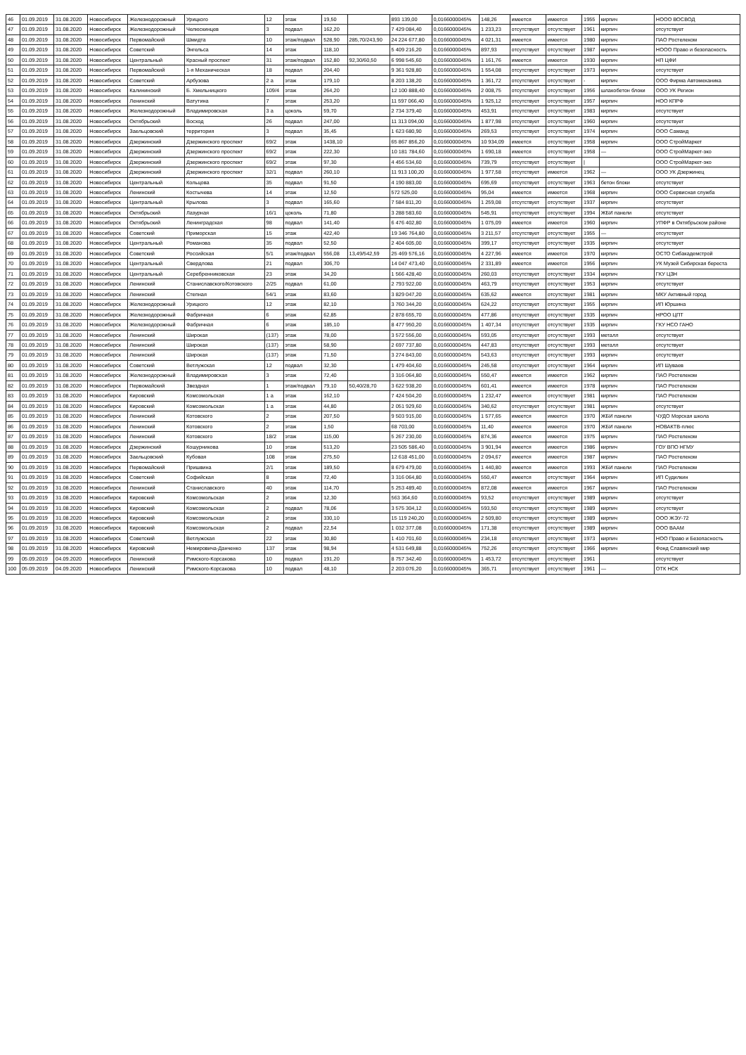| 46 | 01.09.2019 | 31.08.2020 | Новосибирск | Железнодорожный | Урицкого | 12 | этаж | 19,50 | | 893 139,00 | 0,0166000045% | 148,26 | имеется | имеется | 1955 | кирпич | НООО ВОСВОД |
| 47 | 01.09.2019 | 31.08.2020 | Новосибирск | Железнодорожный | Челюскинцев | 3 | подвал | 162,20 | | 7 429 084,40 | 0,0166000045% | 1 233,23 | отсутствует | отсутствует | 1961 | кирпич | отсутствует |
| 48 | 01.09.2019 | 31.08.2020 | Новосибирск | Первомайский | Шмидта | 10 | этаж/подвал | 528,90 | 285,70/243,90 | 24 224 677,80 | 0,0166000045% | 4 021,31 | имеется | имеется | 1980 | кирпич | ПАО Ростелеком |
| 49 | 01.09.2019 | 31.08.2020 | Новосибирск | Советский | Энгельса | 14 | этаж | 118,10 | | 5 409 216,20 | 0,0166000045% | 897,93 | отсутствует | отсутствует | 1987 | кирпич | НООО Право и безопасность |
| 50 | 01.09.2019 | 31.08.2020 | Новосибирск | Центральный | Красный проспект | 31 | этаж/подвал | 152,80 | 92,30/60,50 | 6 998 545,60 | 0,0166000045% | 1 161,76 | имеется | имеется | 1930 | кирпич | НП ЦФИ |
| 51 | 01.09.2019 | 31.08.2020 | Новосибирск | Первомайский | 1-я Механическая | 18 | подвал | 204,40 | | 9 361 928,80 | 0,0166000045% | 1 554,08 | отсутствует | отсутствует | 1973 | кирпич | отсутствует |
| 52 | 01.09.2019 | 31.08.2020 | Новосибирск | Советский | Арбузова | 2 а | этаж | 179,10 | | 8 203 138,20 | 0,0166000045% | 1 361,72 | отсутствует | отсутствует | - | кирпич | ООО Фирма Автомеханика |
| 53 | 01.09.2019 | 31.08.2020 | Новосибирск | Калининский | Б. Хмельницкого | 109/4 | этаж | 264,20 | | 12 100 888,40 | 0,0166000045% | 2 008,75 | отсутствует | отсутствует | 1956 | шлакобетон блоки | ООО УК Регион |
| 54 | 01.09.2019 | 31.08.2020 | Новосибирск | Ленинский | Ватутина | 7 | этаж | 253,20 | | 11 597 066,40 | 0,0166000045% | 1 925,12 | отсутствует | отсутствует | 1957 | кирпич | НОО КПРФ |
| 55 | 01.09.2019 | 31.08.2020 | Новосибирск | Железнодорожный | Владимировская | 3 а | цоколь | 59,70 | | 2 734 379,40 | 0,0166000045% | 453,91 | отсутствует | отсутствует | 1983 | кирпич | отсутствует |
| 56 | 01.09.2019 | 31.08.2020 | Новосибирск | Октябрьский | Восход | 26 | подвал | 247,00 | | 11 313 094,00 | 0,0166000045% | 1 877,98 | отсутствует | отсутствует | 1960 | кирпич | отсутствует |
| 57 | 01.09.2019 | 31.08.2020 | Новосибирск | Заельцовский | территория | 3 | подвал | 35,45 | | 1 623 680,90 | 0,0166000045% | 269,53 | отсутствует | отсутствует | 1974 | кирпич | ООО Саманд |
| 58 | 01.09.2019 | 31.08.2020 | Новосибирск | Дзержинский | Дзержинского проспект | 69/2 | этаж | 1438,10 | | 65 867 856,20 | 0,0166000045% | 10 934,09 | имеется | отсутствует | 1958 | кирпич | ООО СтройМаркет |
| 59 | 01.09.2019 | 31.08.2020 | Новосибирск | Дзержинский | Дзержинского проспект | 69/2 | этаж | 222,30 | | 10 181 784,60 | 0,0166000045% | 1 690,18 | имеется | отсутствует | 1958 | — | ООО СтройМаркет-эко |
| 60 | 01.09.2019 | 31.08.2020 | Новосибирск | Дзержинский | Дзержинского проспект | 69/2 | этаж | 97,30 | | 4 456 534,60 | 0,0166000045% | 739,79 | отсутствует | отсутствует | / | | ООО СтройМаркет-эко |
| 61 | 01.09.2019 | 31.08.2020 | Новосибирск | Дзержинский | Дзержинского проспект | 32/1 | подвал | 260,10 | | 11 913 100,20 | 0,0166000045% | 1 977,58 | отсутствует | имеется | 1962 | — | ООО УК Дзержинец |
| 62 | 01.09.2019 | 31.08.2020 | Новосибирск | Центральный | Кольцова | 35 | подвал | 91,50 | | 4 190 883,00 | 0,0166000045% | 695,69 | отсутствует | отсутствует | 1963 | бетон блоки | отсутствует |
| 63 | 01.09.2019 | 31.08.2020 | Новосибирск | Ленинский | Костычева | 14 | этаж | 12,50 | | 572 525,00 | 0,0166000045% | 95,04 | имеется | имеется | 1968 | кирпич | ООО Сервисная служба |
| 64 | 01.09.2019 | 31.08.2020 | Новосибирск | Центральный | Крылова | 3 | подвал | 165,60 | | 7 584 811,20 | 0,0166000045% | 1 259,08 | отсутствует | отсутствует | 1937 | кирпич | отсутствует |
| 65 | 01.09.2019 | 31.08.2020 | Новосибирск | Октябрьский | Лазурная | 16/1 | цоколь | 71,80 | | 3 288 583,60 | 0,0166000045% | 545,91 | отсутствует | отсутствует | 1994 | ЖБИ панели | отсутствует |
| 66 | 01.09.2019 | 31.08.2020 | Новосибирск | Октябрьский | Ленинградская | 98 | подвал | 141,40 | | 6 476 402,80 | 0,0166000045% | 1 075,09 | имеется | имеется | 1960 | кирпич | УПФР в Октябрьском районе |
| 67 | 01.09.2019 | 31.08.2020 | Новосибирск | Советский | Приморская | 15 | этаж | 422,40 | | 19 346 764,80 | 0,0166000045% | 3 211,57 | отсутствует | отсутствует | 1955 | — | отсутствует |
| 68 | 01.09.2019 | 31.08.2020 | Новосибирск | Центральный | Романова | 35 | подвал | 52,50 | | 2 404 605,00 | 0,0166000045% | 399,17 | отсутствует | отсутствует | 1935 | кирпич | отсутствует |
| 69 | 01.09.2019 | 31.08.2020 | Новосибирск | Советский | Российская | 5/1 | этаж/подвал | 556,08 | 13,49/542,59 | 25 469 576,16 | 0,0166000045% | 4 227,96 | имеется | имеется | 1970 | кирпич | ОСТО Сибакадемстрой |
| 70 | 01.09.2019 | 31.08.2020 | Новосибирск | Центральный | Свердлова | 21 | подвал | 306,70 | | 14 047 473,40 | 0,0166000045% | 2 331,89 | имеется | имеется | 1956 | кирпич | УК Музей Сибирская береста |
| 71 | 01.09.2019 | 31.08.2020 | Новосибирск | Центральный | Серебренниковская | 23 | этаж | 34,20 | | 1 566 428,40 | 0,0166000045% | 260,03 | отсутствует | отсутствует | 1934 | кирпич | ГКУ ЦЗН |
| 72 | 01.09.2019 | 31.08.2020 | Новосибирск | Ленинский | Станиславского/Котовского | 2/25 | подвал | 61,00 | | 2 793 922,00 | 0,0166000045% | 463,79 | отсутствует | отсутствует | 1953 | кирпич | отсутствует |
| 73 | 01.09.2019 | 31.08.2020 | Новосибирск | Ленинский | Степная | 54/1 | этаж | 83,60 | | 3 829 047,20 | 0,0166000045% | 635,62 | имеется | отсутствует | 1981 | кирпич | МКУ Активный город |
| 74 | 01.09.2019 | 31.08.2020 | Новосибирск | Железнодорожный | Урицкого | 12 | этаж | 82,10 | | 3 760 344,20 | 0,0166000045% | 624,22 | отсутствует | отсутствует | 1955 | кирпич | ИП Юршина |
| 75 | 01.09.2019 | 31.08.2020 | Новосибирск | Железнодорожный | Фабричная | 6 | этаж | 62,85 | | 2 878 655,70 | 0,0166000045% | 477,86 | отсутствует | отсутствует | 1935 | кирпич | НРОО ЦПТ |
| 76 | 01.09.2019 | 31.08.2020 | Новосибирск | Железнодорожный | Фабричная | 6 | этаж | 185,10 | | 8 477 950,20 | 0,0166000045% | 1 407,34 | отсутствует | отсутствует | 1935 | кирпич | ГКУ НСО ГАНО |
| 77 | 01.09.2019 | 31.08.2020 | Новосибирск | Ленинский | Широкая | (137) | этаж | 78,00 | | 3 572 556,00 | 0,0166000045% | 593,05 | отсутствует | отсутствует | 1993 | металл | отсутствует |
| 78 | 01.09.2019 | 31.08.2020 | Новосибирск | Ленинский | Широкая | (137) | этаж | 58,90 | | 2 697 737,80 | 0,0166000045% | 447,83 | отсутствует | отсутствует | 1993 | металл | отсутствует |
| 79 | 01.09.2019 | 31.08.2020 | Новосибирск | Ленинский | Широкая | (137) | этаж | 71,50 | | 3 274 843,00 | 0,0166000045% | 543,63 | отсутствует | отсутствует | 1993 | кирпич | отсутствует |
| 80 | 01.09.2019 | 31.08.2020 | Новосибирск | Советский | Ветлужская | 12 | подвал | 32,30 | | 1 479 404,60 | 0,0166000045% | 245,58 | отсутствует | отсутствует | 1964 | кирпич | ИП Шуваев |
| 81 | 01.09.2019 | 31.08.2020 | Новосибирск | Железнодорожный | Владимировская | 3 | этаж | 72,40 | | 3 316 064,80 | 0,0166000045% | 550,47 | имеется | имеется | 1962 | кирпич | ПАО Ростелеком |
| 82 | 01.09.2019 | 31.08.2020 | Новосибирск | Первомайский | Звездная | 1 | этаж/подвал | 79,10 | 50,40/28,70 | 3 622 938,20 | 0,0166000045% | 601,41 | имеется | имеется | 1978 | кирпич | ПАО Ростелеком |
| 83 | 01.09.2019 | 31.08.2020 | Новосибирск | Кировский | Комсомольская | 1 а | этаж | 162,10 | | 7 424 504,20 | 0,0166000045% | 1 232,47 | имеется | отсутствует | 1981 | кирпич | ПАО Ростелеком |
| 84 | 01.09.2019 | 31.08.2020 | Новосибирск | Кировский | Комсомольская | 1 а | этаж | 44,80 | | 2 051 929,60 | 0,0166000045% | 340,62 | отсутствует | отсутствует | 1981 | кирпич | отсутствует |
| 85 | 01.09.2019 | 31.08.2020 | Новосибирск | Ленинский | Котовского | 2 | этаж | 207,50 | | 9 503 915,00 | 0,0166000045% | 1 577,65 | имеется | имеется | 1970 | ЖБИ панели | ЧУДО Морская школа |
| 86 | 01.09.2019 | 31.08.2020 | Новосибирск | Ленинский | Котовского | 2 | этаж | 1,50 | | 68 703,00 | 0,0166000045% | 11,40 | имеется | имеется | 1970 | ЖБИ панели | НОВАКТВ-плюс |
| 87 | 01.09.2019 | 31.08.2020 | Новосибирск | Ленинский | Котовского | 18/2 | этаж | 115,00 | | 5 267 230,00 | 0,0166000045% | 874,36 | имеется | имеется | 1975 | кирпич | ПАО Ростелеком |
| 88 | 01.09.2019 | 31.08.2020 | Новосибирск | Дзержинский | Кошурникова | 10 | этаж | 513,20 | | 23 505 586,40 | 0,0166000045% | 3 901,94 | имеется | имеется | 1986 | кирпич | ГОУ ВПО НГМУ |
| 89 | 01.09.2019 | 31.08.2020 | Новосибирск | Заельцовский | Кубовая | 108 | этаж | 275,50 | | 12 618 451,00 | 0,0166000045% | 2 094,67 | имеется | имеется | 1987 | кирпич | ПАО Ростелеком |
| 90 | 01.09.2019 | 31.08.2020 | Новосибирск | Первомайский | Пришвина | 2/1 | этаж | 189,50 | | 8 679 479,00 | 0,0166000045% | 1 440,80 | имеется | имеется | 1993 | ЖБИ панели | ПАО Ростелеком |
| 91 | 01.09.2019 | 31.08.2020 | Новосибирск | Советский | Софийская | 8 | этаж | 72,40 | | 3 316 064,80 | 0,0166000045% | 550,47 | имеется | отсутствует | 1964 | кирпич | ИП Судилкин |
| 92 | 01.09.2019 | 31.08.2020 | Новосибирск | Ленинский | Станиславского | 40 | этаж | 114,70 | | 5 253 489,40 | 0,0166000045% | 872,08 | имеется | имеется | 1967 | кирпич | ПАО Ростелеком |
| 93 | 01.09.2019 | 31.08.2020 | Новосибирск | Кировский | Комсомольская | 2 | этаж | 12,30 | | 563 364,60 | 0,0166000045% | 93,52 | отсутствует | отсутствует | 1989 | кирпич | отсутствует |
| 94 | 01.09.2019 | 31.08.2020 | Новосибирск | Кировский | Комсомольская | 2 | подвал | 78,06 | | 3 575 304,12 | 0,0166000045% | 593,50 | отсутствует | отсутствует | 1989 | кирпич | отсутствует |
| 95 | 01.09.2019 | 31.08.2020 | Новосибирск | Кировский | Комсомольская | 2 | этаж | 330,10 | | 15 119 240,20 | 0,0166000045% | 2 509,80 | отсутствует | отсутствует | 1989 | кирпич | ООО ЖЭУ-72 |
| 96 | 01.09.2019 | 31.08.2020 | Новосибирск | Кировский | Комсомольская | 2 | подвал | 22,54 | | 1 032 377,08 | 0,0166000045% | 171,38 | отсутствует | отсутствует | 1989 | кирпич | ООО ВААМ |
| 97 | 01.09.2019 | 31.08.2020 | Новосибирск | Советский | Ветлужская | 22 | этаж | 30,80 | | 1 410 701,60 | 0,0166000045% | 234,18 | отсутствует | отсутствует | 1973 | кирпич | НОО Право и Безопасность |
| 98 | 01.09.2019 | 31.08.2020 | Новосибирск | Кировский | Немировича-Данченко | 137 | этаж | 98,94 | | 4 531 649,88 | 0,0166000045% | 752,26 | отсутствует | отсутствует | 1966 | кирпич | Фонд Славянский мир |
| 99 | 05.09.2019 | 04.09.2020 | Новосибирск | Ленинский | Римского-Корсакова | 10 | подвал | 191,20 | | 8 757 342,40 | 0,0166000045% | 1 453,72 | отсутствует | отсутствует | 1961 | | отсутствует |
| 100 | 05.09.2019 | 04.09.2020 | Новосибирск | Ленинский | Римского-Корсакова | 10 | подвал | 48,10 | | 2 203 076,20 | 0,0166000045% | 365,71 | отсутствует | отсутствует | 1961 | — | ОТК НСК |